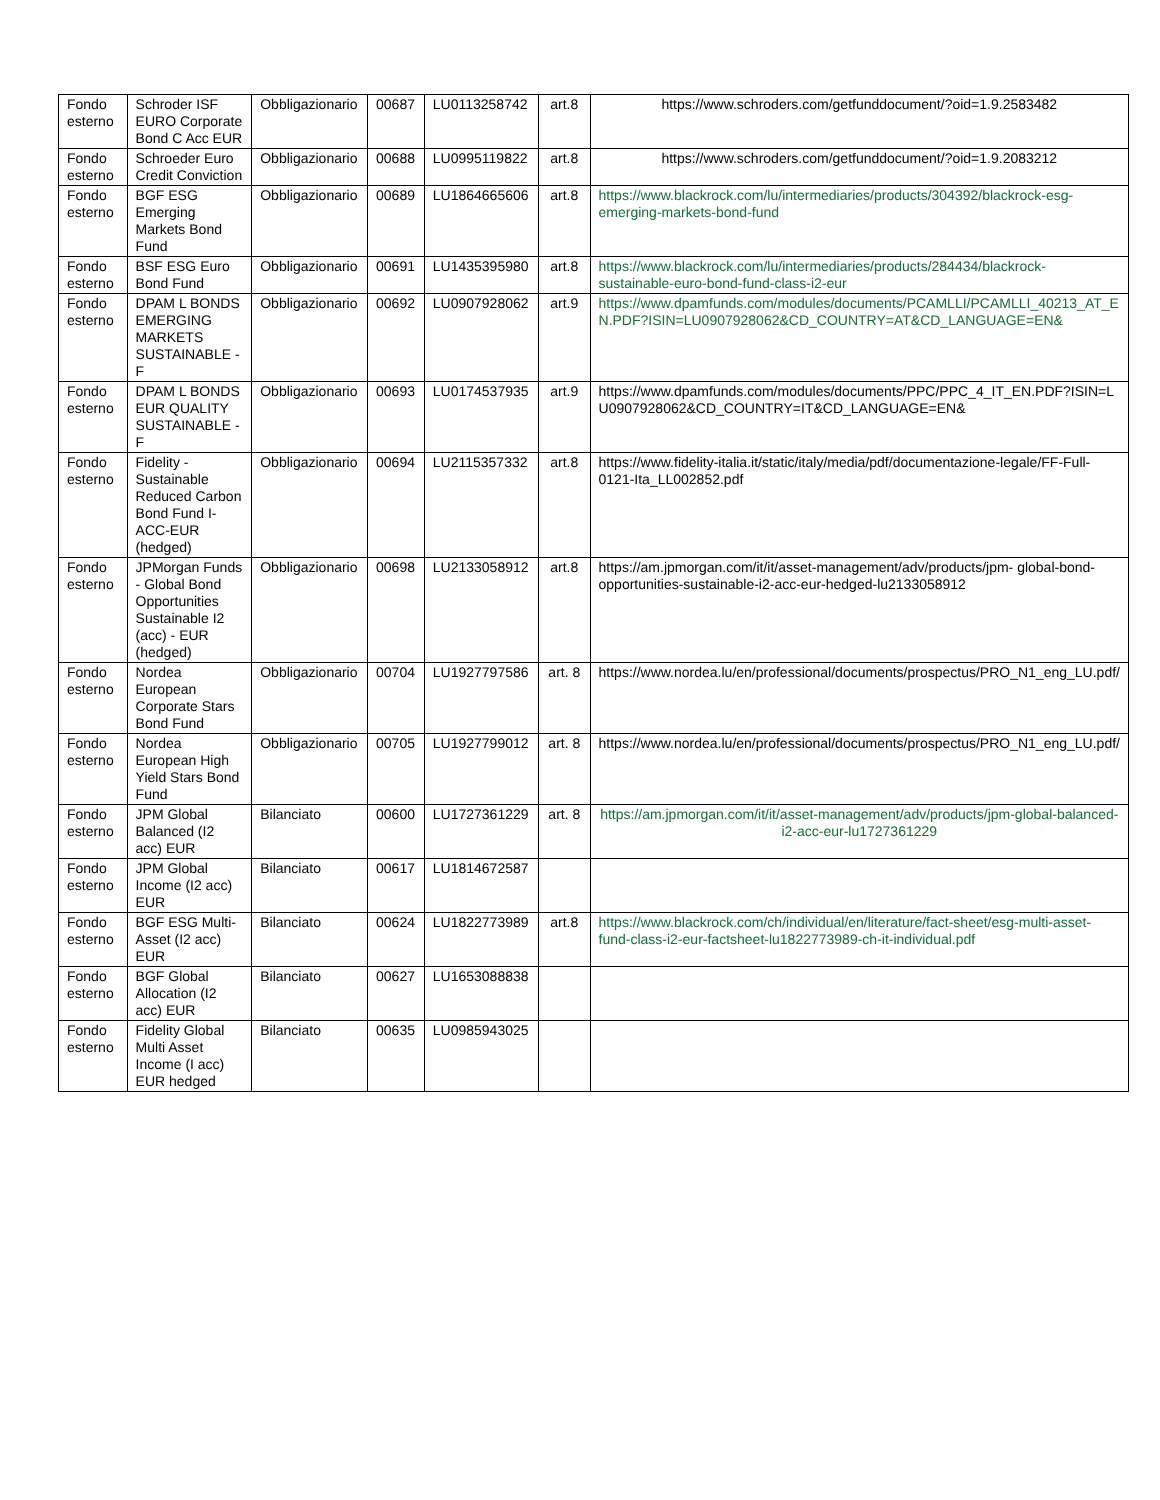| Fondo esterno | Schroder ISF EURO Corporate Bond C Acc EUR | Obbligazionario | 00687 | LU0113258742 | art.8 | https://www.schroders.com/getfunddocument/?oid=1.9.2583482 |
| Fondo esterno | Schroeder Euro Credit Conviction | Obbligazionario | 00688 | LU0995119822 | art.8 | https://www.schroders.com/getfunddocument/?oid=1.9.2083212 |
| Fondo esterno | BGF ESG Emerging Markets Bond Fund | Obbligazionario | 00689 | LU1864665606 | art.8 | https://www.blackrock.com/lu/intermediaries/products/304392/blackrock-esg-emerging-markets-bond-fund |
| Fondo esterno | BSF ESG Euro Bond Fund | Obbligazionario | 00691 | LU1435395980 | art.8 | https://www.blackrock.com/lu/intermediaries/products/284434/blackrock-sustainable-euro-bond-fund-class-i2-eur |
| Fondo esterno | DPAM L BONDS EMERGING MARKETS SUSTAINABLE - F | Obbligazionario | 00692 | LU0907928062 | art.9 | https://www.dpamfunds.com/modules/documents/PCAMLLI/PCAMLLI_40213_AT_EN.PDF?ISIN=LU0907928062&CD_COUNTRY=AT&CD_LANGUAGE=EN& |
| Fondo esterno | DPAM L BONDS EUR QUALITY SUSTAINABLE - F | Obbligazionario | 00693 | LU0174537935 | art.9 | https://www.dpamfunds.com/modules/documents/PPC/PPC_4_IT_EN.PDF?ISIN=LU0907928062&CD_COUNTRY=IT&CD_LANGUAGE=EN& |
| Fondo esterno | Fidelity - Sustainable Reduced Carbon Bond Fund I-ACC-EUR (hedged) | Obbligazionario | 00694 | LU2115357332 | art.8 | https://www.fidelity-italia.it/static/italy/media/pdf/documentazione-legale/FF-Full-0121-Ita_LL002852.pdf |
| Fondo esterno | JPMorgan Funds - Global Bond Opportunities Sustainable I2 (acc) - EUR (hedged) | Obbligazionario | 00698 | LU2133058912 | art.8 | https://am.jpmorgan.com/it/it/asset-management/adv/products/jpm- global-bond-opportunities-sustainable-i2-acc-eur-hedged-lu2133058912 |
| Fondo esterno | Nordea European Corporate Stars Bond Fund | Obbligazionario | 00704 | LU1927797586 | art. 8 | https://www.nordea.lu/en/professional/documents/prospectus/PRO_N1_eng_LU.pdf/ |
| Fondo esterno | Nordea European High Yield Stars Bond Fund | Obbligazionario | 00705 | LU1927799012 | art. 8 | https://www.nordea.lu/en/professional/documents/prospectus/PRO_N1_eng_LU.pdf/ |
| Fondo esterno | JPM Global Balanced (I2 acc) EUR | Bilanciato | 00600 | LU1727361229 | art. 8 | https://am.jpmorgan.com/it/it/asset-management/adv/products/jpm-global-balanced-i2-acc-eur-lu1727361229 |
| Fondo esterno | JPM Global Income (I2 acc) EUR | Bilanciato | 00617 | LU1814672587 | | |
| Fondo esterno | BGF ESG Multi-Asset (I2 acc) EUR | Bilanciato | 00624 | LU1822773989 | art.8 | https://www.blackrock.com/ch/individual/en/literature/fact-sheet/esg-multi-asset-fund-class-i2-eur-factsheet-lu1822773989-ch-it-individual.pdf |
| Fondo esterno | BGF Global Allocation (I2 acc) EUR | Bilanciato | 00627 | LU1653088838 | | |
| Fondo esterno | Fidelity Global Multi Asset Income (I acc) EUR hedged | Bilanciato | 00635 | LU0985943025 | | |